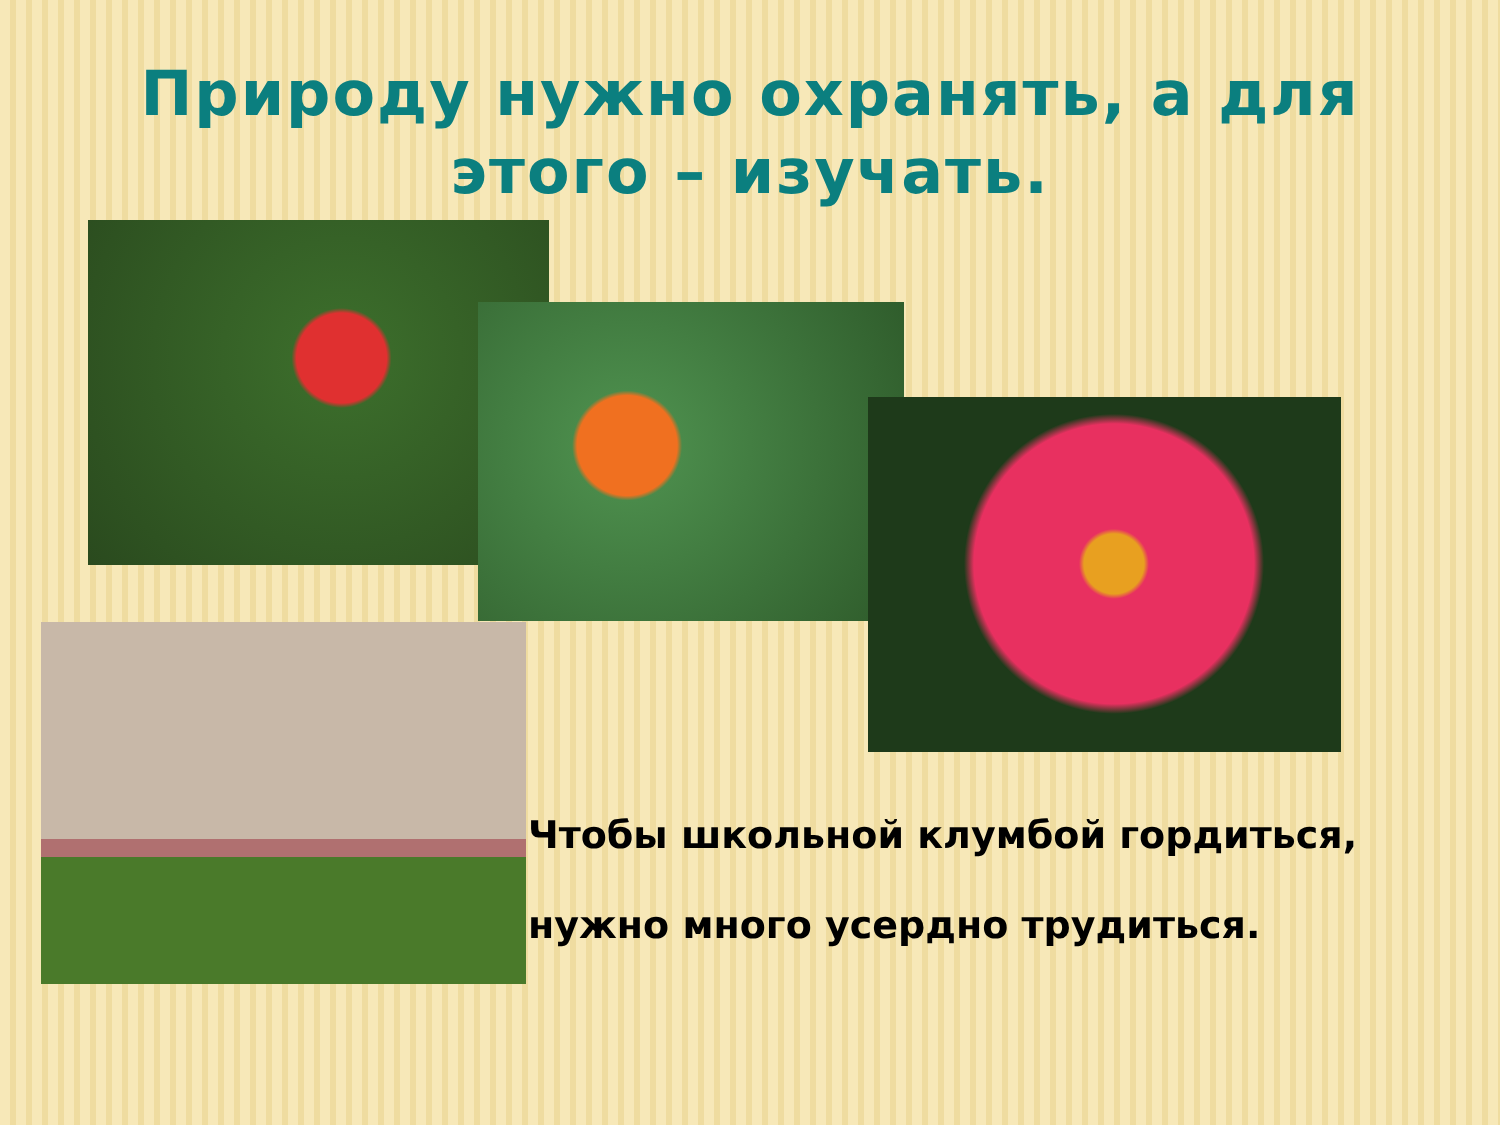Природу нужно охранять, а для
этого – изучать.
Чтобы школьной клумбой гордиться,
нужно много усердно трудиться.